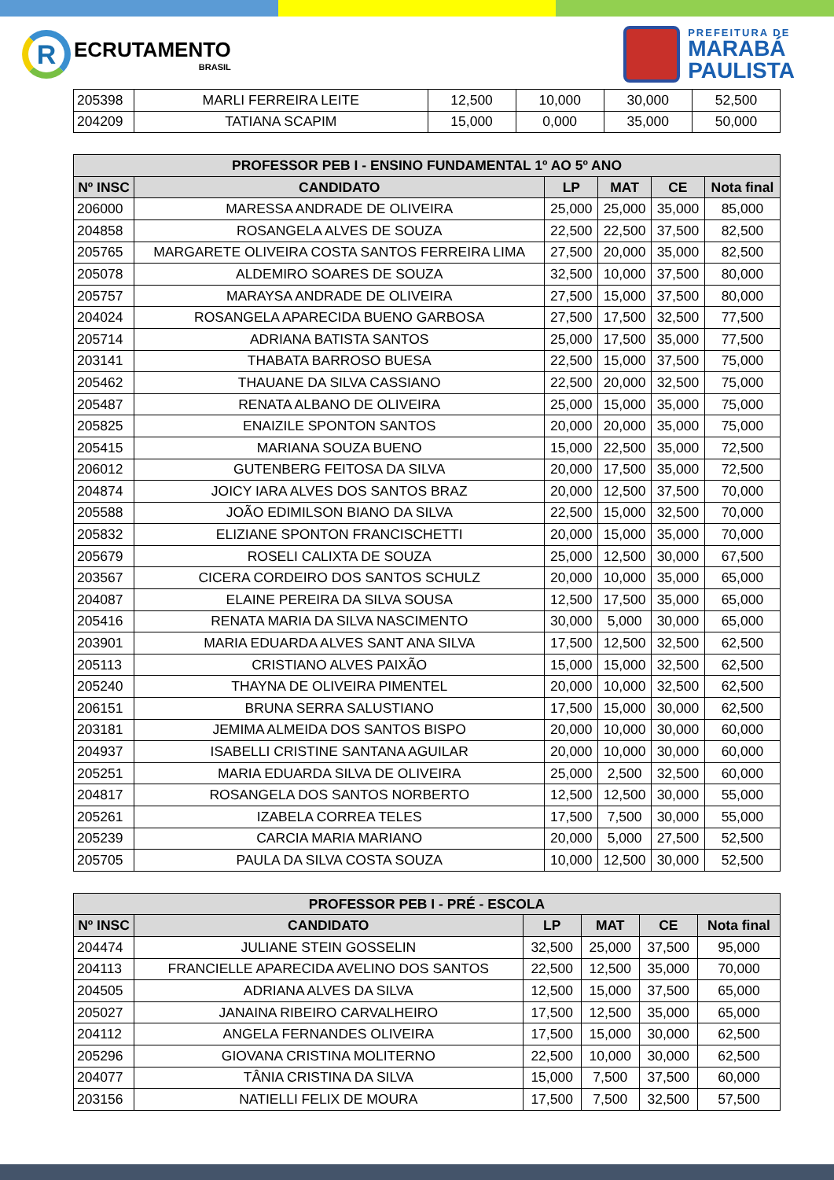R
ECRUTAMENTO
BRASIL
PREFEITURA DE
MARABÁ
PAULISTA
| 205398 | MARLI FERREIRA LEITE | 12,500 | 10,000 | 30,000 | 52,500 |
| 204209 | TATIANA SCAPIM | 15,000 | 0,000 | 35,000 | 50,000 |
| PROFESSOR PEB I - ENSINO FUNDAMENTAL 1º AO 5º ANO | | | | | |
| --- | --- | --- | --- | --- | --- |
| Nº INSC | CANDIDATO | LP | MAT | CE | Nota final |
| 206000 | MARESSA ANDRADE DE OLIVEIRA | 25,000 | 25,000 | 35,000 | 85,000 |
| 204858 | ROSANGELA ALVES DE SOUZA | 22,500 | 22,500 | 37,500 | 82,500 |
| 205765 | MARGARETE OLIVEIRA COSTA SANTOS FERREIRA LIMA | 27,500 | 20,000 | 35,000 | 82,500 |
| 205078 | ALDEMIRO SOARES DE SOUZA | 32,500 | 10,000 | 37,500 | 80,000 |
| 205757 | MARAYSA ANDRADE DE OLIVEIRA | 27,500 | 15,000 | 37,500 | 80,000 |
| 204024 | ROSANGELA APARECIDA BUENO GARBOSA | 27,500 | 17,500 | 32,500 | 77,500 |
| 205714 | ADRIANA BATISTA SANTOS | 25,000 | 17,500 | 35,000 | 77,500 |
| 203141 | THABATA BARROSO BUESA | 22,500 | 15,000 | 37,500 | 75,000 |
| 205462 | THAUANE DA SILVA CASSIANO | 22,500 | 20,000 | 32,500 | 75,000 |
| 205487 | RENATA ALBANO DE OLIVEIRA | 25,000 | 15,000 | 35,000 | 75,000 |
| 205825 | ENAIZILE SPONTON SANTOS | 20,000 | 20,000 | 35,000 | 75,000 |
| 205415 | MARIANA SOUZA BUENO | 15,000 | 22,500 | 35,000 | 72,500 |
| 206012 | GUTENBERG FEITOSA DA SILVA | 20,000 | 17,500 | 35,000 | 72,500 |
| 204874 | JOICY IARA ALVES DOS SANTOS BRAZ | 20,000 | 12,500 | 37,500 | 70,000 |
| 205588 | JOÃO EDIMILSON BIANO DA SILVA | 22,500 | 15,000 | 32,500 | 70,000 |
| 205832 | ELIZIANE SPONTON FRANCISCHETTI | 20,000 | 15,000 | 35,000 | 70,000 |
| 205679 | ROSELI CALIXTA DE SOUZA | 25,000 | 12,500 | 30,000 | 67,500 |
| 203567 | CICERA CORDEIRO DOS SANTOS SCHULZ | 20,000 | 10,000 | 35,000 | 65,000 |
| 204087 | ELAINE PEREIRA DA SILVA SOUSA | 12,500 | 17,500 | 35,000 | 65,000 |
| 205416 | RENATA MARIA DA SILVA NASCIMENTO | 30,000 | 5,000 | 30,000 | 65,000 |
| 203901 | MARIA EDUARDA ALVES SANT ANA SILVA | 17,500 | 12,500 | 32,500 | 62,500 |
| 205113 | CRISTIANO ALVES PAIXÃO | 15,000 | 15,000 | 32,500 | 62,500 |
| 205240 | THAYNA DE OLIVEIRA PIMENTEL | 20,000 | 10,000 | 32,500 | 62,500 |
| 206151 | BRUNA SERRA SALUSTIANO | 17,500 | 15,000 | 30,000 | 62,500 |
| 203181 | JEMIMA ALMEIDA DOS SANTOS BISPO | 20,000 | 10,000 | 30,000 | 60,000 |
| 204937 | ISABELLI CRISTINE SANTANA AGUILAR | 20,000 | 10,000 | 30,000 | 60,000 |
| 205251 | MARIA EDUARDA SILVA DE OLIVEIRA | 25,000 | 2,500 | 32,500 | 60,000 |
| 204817 | ROSANGELA DOS SANTOS NORBERTO | 12,500 | 12,500 | 30,000 | 55,000 |
| 205261 | IZABELA CORREA TELES | 17,500 | 7,500 | 30,000 | 55,000 |
| 205239 | CARCIA MARIA MARIANO | 20,000 | 5,000 | 27,500 | 52,500 |
| 205705 | PAULA DA SILVA COSTA SOUZA | 10,000 | 12,500 | 30,000 | 52,500 |
| PROFESSOR PEB I - PRÉ - ESCOLA | | | | | |
| --- | --- | --- | --- | --- | --- |
| Nº INSC | CANDIDATO | LP | MAT | CE | Nota final |
| 204474 | JULIANE STEIN GOSSELIN | 32,500 | 25,000 | 37,500 | 95,000 |
| 204113 | FRANCIELLE APARECIDA AVELINO DOS SANTOS | 22,500 | 12,500 | 35,000 | 70,000 |
| 204505 | ADRIANA ALVES DA SILVA | 12,500 | 15,000 | 37,500 | 65,000 |
| 205027 | JANAINA RIBEIRO CARVALHEIRO | 17,500 | 12,500 | 35,000 | 65,000 |
| 204112 | ANGELA FERNANDES OLIVEIRA | 17,500 | 15,000 | 30,000 | 62,500 |
| 205296 | GIOVANA CRISTINA MOLITERNO | 22,500 | 10,000 | 30,000 | 62,500 |
| 204077 | TÂNIA CRISTINA DA SILVA | 15,000 | 7,500 | 37,500 | 60,000 |
| 203156 | NATIELLI FELIX DE MOURA | 17,500 | 7,500 | 32,500 | 57,500 |